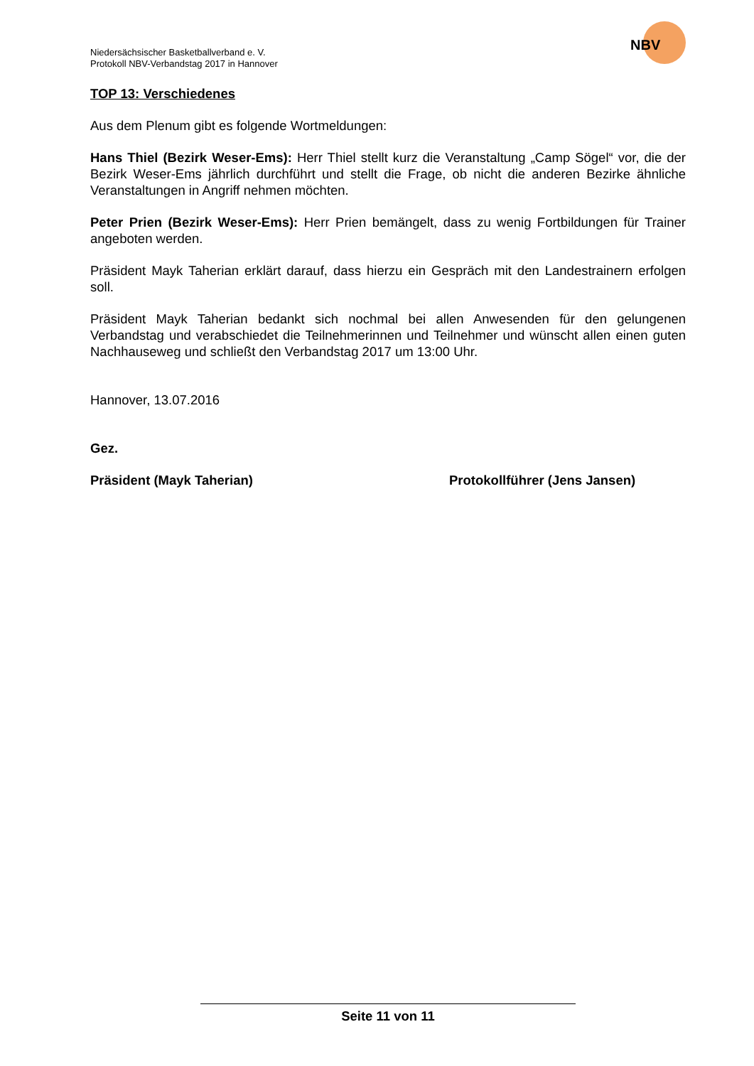Niedersächsischer Basketballverband e. V.
Protokoll NBV-Verbandstag 2017 in Hannover
NBV
TOP 13: Verschiedenes
Aus dem Plenum gibt es folgende Wortmeldungen:
Hans Thiel (Bezirk Weser-Ems): Herr Thiel stellt kurz die Veranstaltung „Camp Sögel“ vor, die der Bezirk Weser-Ems jährlich durchführt und stellt die Frage, ob nicht die anderen Bezirke ähnliche Veranstaltungen in Angriff nehmen möchten.
Peter Prien (Bezirk Weser-Ems): Herr Prien bemängelt, dass zu wenig Fortbildungen für Trainer angeboten werden.
Präsident Mayk Taherian erklärt darauf, dass hierzu ein Gespräch mit den Landestrainern erfolgen soll.
Präsident Mayk Taherian bedankt sich nochmal bei allen Anwesenden für den gelungenen Verbandstag und verabschiedet die Teilnehmerinnen und Teilnehmer und wünscht allen einen guten Nachhauseweg und schließt den Verbandstag 2017 um 13:00 Uhr.
Hannover, 13.07.2016
Gez.
Präsident (Mayk Taherian) Protokollführer (Jens Jansen)
Seite 11 von 11